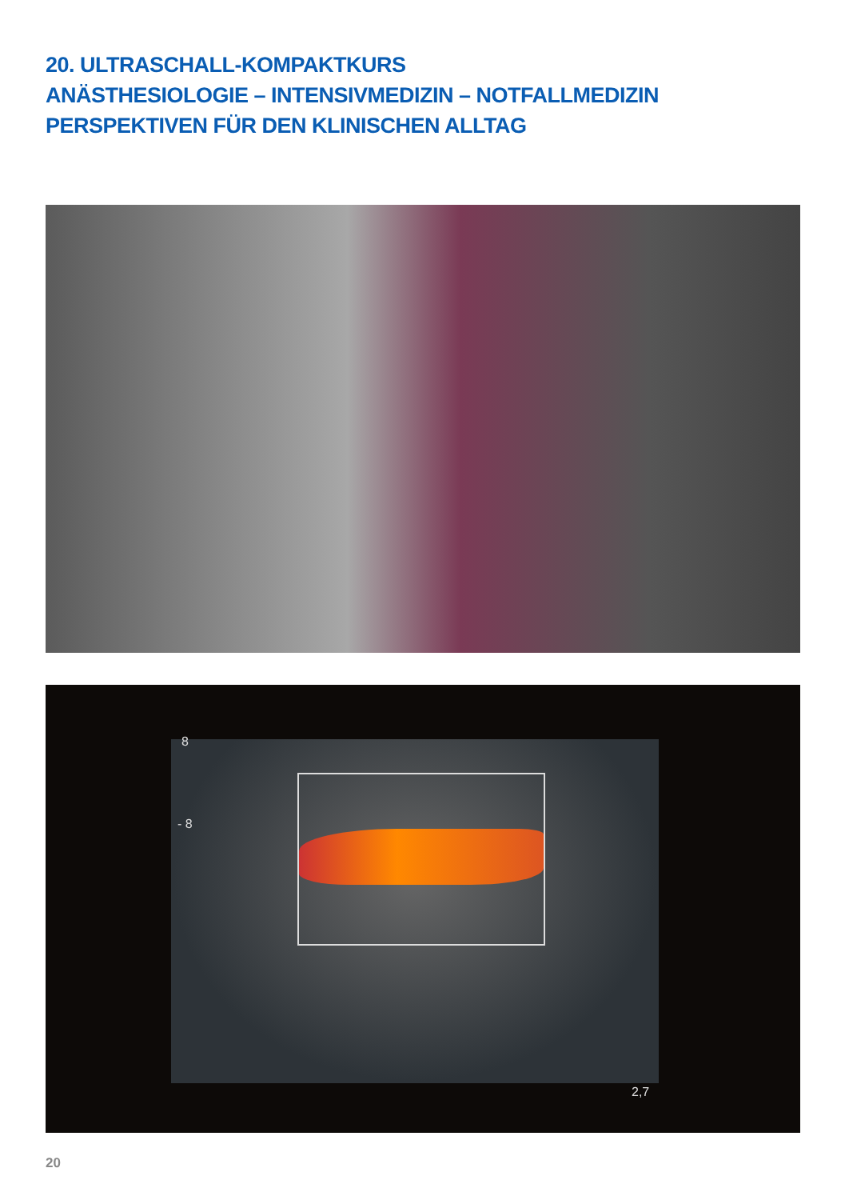20. ULTRASCHALL-KOMPAKTKURS
ANÄSTHESIOLOGIE – INTENSIVMEDIZIN – NOTFALLMEDIZIN
PERSPEKTIVEN FÜR DEN KLINISCHEN ALLTAG
8
- 8
2,7
20